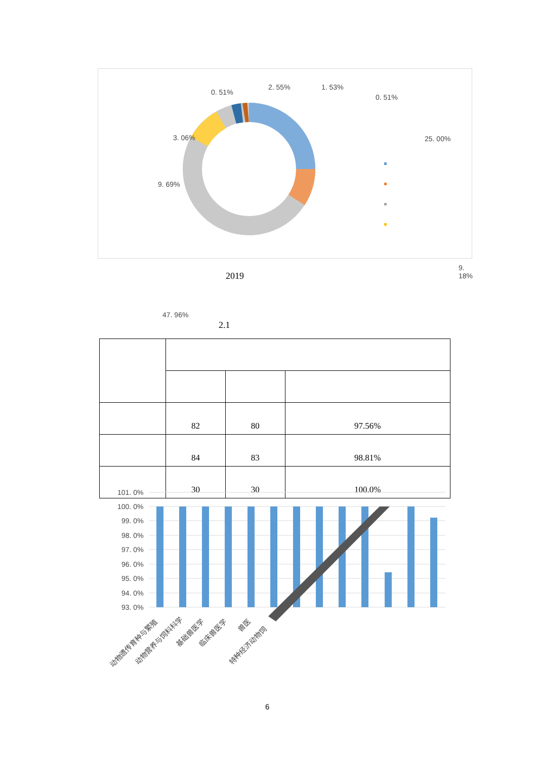0. 51%
2. 55% 1. 53%
0. 51%
3. 06% 25. 00%
9. 69%
9. 18%
47. 96%
2019
2.1
| | 82 | 80 | 97.56% |
| | 84 | 83 | 98.81% |
| | 30 | 30 | 100.0% |
101. 0%
100. 0%
99. 0%
98. 0%
97. 0%
96. 0%
95. 0%
94. 0%
93. 0%
动物遗传育种与繁殖 动物营养与饲料科学
基础兽医学 临床兽医学
兽医
特种经济动物饲
6